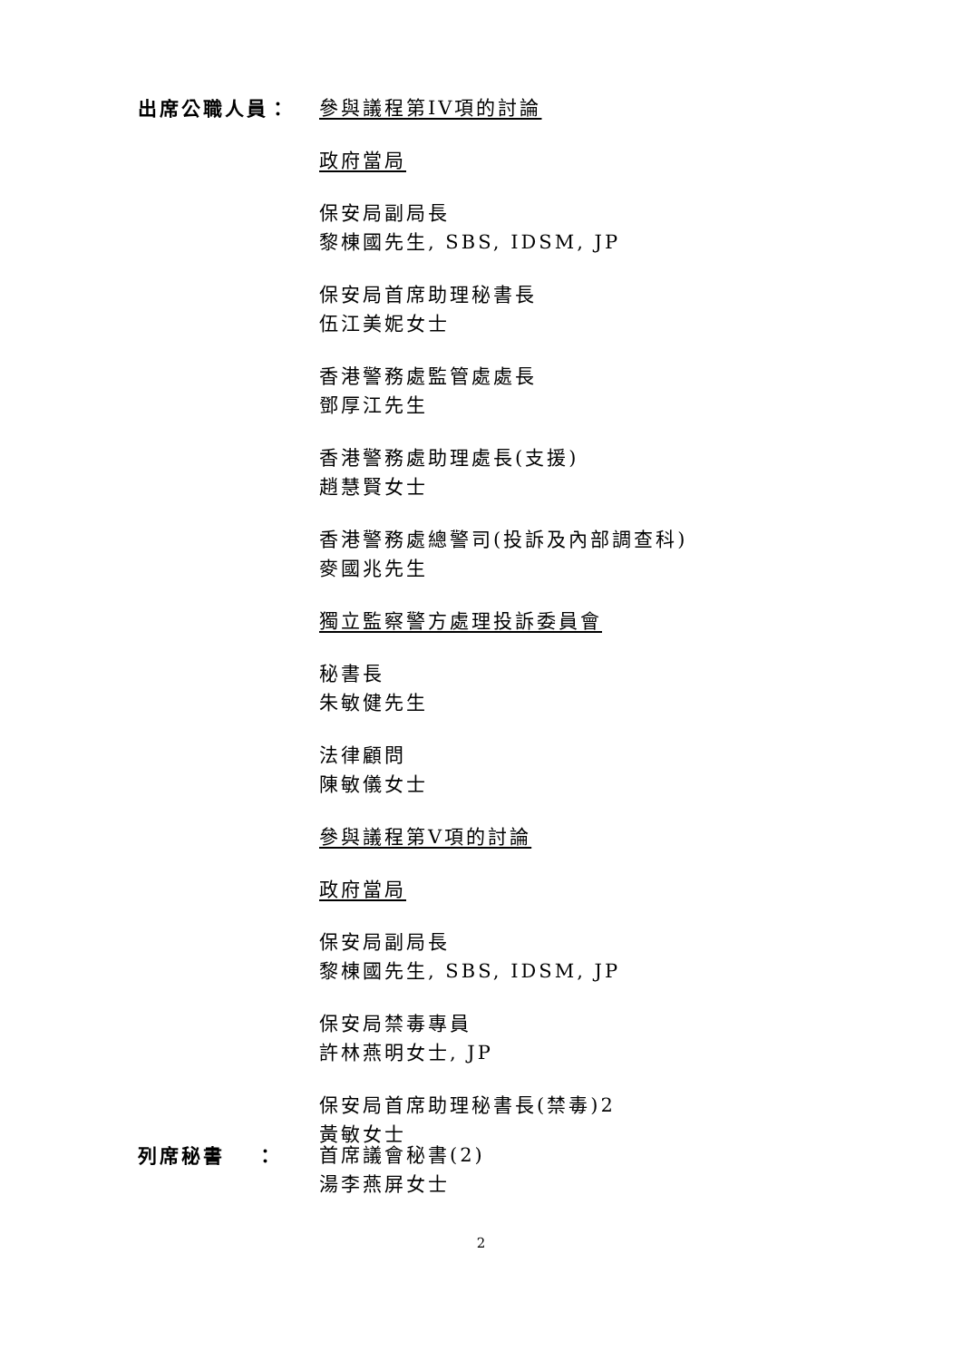出席公職人員：
參與議程第IV項的討論
政府當局
保安局副局長
黎棟國先生, SBS, IDSM, JP
保安局首席助理秘書長
伍江美妮女士
香港警務處監管處處長
鄧厚江先生
香港警務處助理處長(支援)
趙慧賢女士
香港警務處總警司(投訴及內部調查科)
麥國兆先生
獨立監察警方處理投訴委員會
秘書長
朱敏健先生
法律顧問
陳敏儀女士
參與議程第V項的討論
政府當局
保安局副局長
黎棟國先生, SBS, IDSM, JP
保安局禁毒專員
許林燕明女士, JP
保安局首席助理秘書長(禁毒)2
黃敏女士
列席秘書　 ：
首席議會秘書(2)
湯李燕屏女士
2